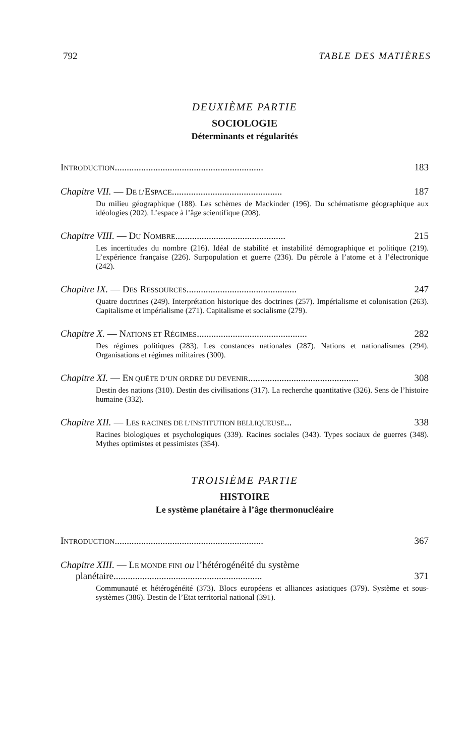792 TABLE DES MATIÈRES
DEUXIÈME PARTIE
SOCIOLOGIE
Déterminants et régularités
INTRODUCTION.............................................................. 183
Chapitre VII. — DE L’ESPACE.............................................. 187
Du milieu géographique (188). Les schèmes de Mackinder (196). Du schématisme géographique aux idéologies (202). L’espace à l’âge scientifique (208).
Chapitre VIII. — DU NOMBRE.............................................. 215
Les incertitudes du nombre (216). Idéal de stabilité et instabilité démographique et politique (219). L’expérience française (226). Surpopulation et guerre (236). Du pétrole à l’atome et à l’électronique (242).
Chapitre IX. — DES RESSOURCES.............................................. 247
Quatre doctrines (249). Interprétation historique des doctrines (257). Impérialisme et colonisation (263). Capitalisme et impérialisme (271). Capitalisme et socialisme (279).
Chapitre X. — NATIONS ET RÉGIMES.............................................. 282
Des régimes politiques (283). Les constances nationales (287). Nations et nationalismes (294). Organisations et régimes militaires (300).
Chapitre XI. — EN QUÊTE D’UN ORDRE DU DEVENIR.............................................. 308
Destin des nations (310). Destin des civilisations (317). La recherche quantitative (326). Sens de l’histoire humaine (332).
Chapitre XII. — LES RACINES DE L’INSTITUTION BELLIQUEUSE... 338
Racines biologiques et psychologiques (339). Racines sociales (343). Types sociaux de guerres (348). Mythes optimistes et pessimistes (354).
TROISIÈME PARTIE
HISTOIRE
Le système planétaire à l’âge thermonucléaire
INTRODUCTION.............................................................. 367
Chapitre XIII. — LE MONDE FINI ou l’hétérogénéité du système
planétaire.............................................................. 371
Communauté et hétérogénéité (373). Blocs européens et alliances asiatiques (379). Système et sous-systèmes (386). Destin de l’Etat territorial national (391).